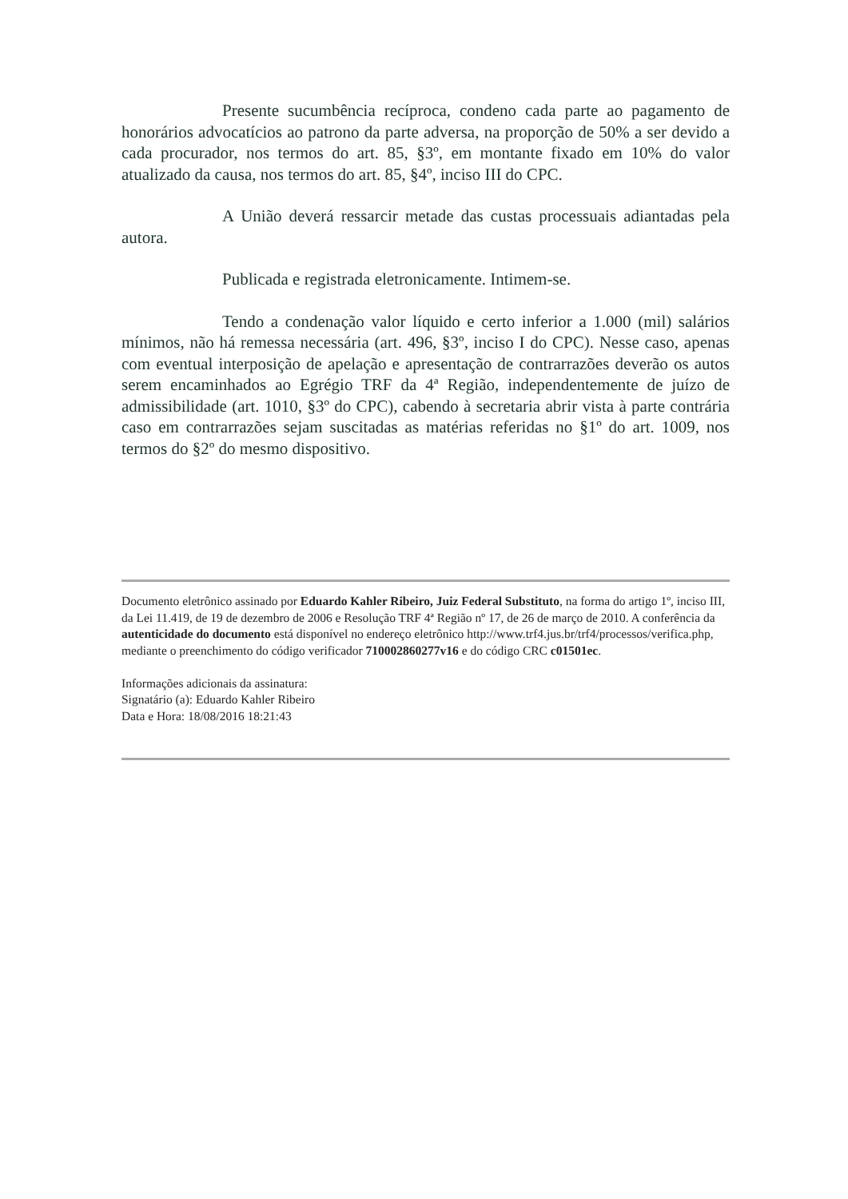Presente sucumbência recíproca, condeno cada parte ao pagamento de honorários advocatícios ao patrono da parte adversa, na proporção de 50% a ser devido a cada procurador, nos termos do art. 85, §3º, em montante fixado em 10% do valor atualizado da causa, nos termos do art. 85, §4º, inciso III do CPC.
A União deverá ressarcir metade das custas processuais adiantadas pela autora.
Publicada e registrada eletronicamente. Intimem-se.
Tendo a condenação valor líquido e certo inferior a 1.000 (mil) salários mínimos, não há remessa necessária (art. 496, §3º, inciso I do CPC). Nesse caso, apenas com eventual interposição de apelação e apresentação de contrarrazões deverão os autos serem encaminhados ao Egrégio TRF da 4ª Região, independentemente de juízo de admissibilidade (art. 1010, §3º do CPC), cabendo à secretaria abrir vista à parte contrária caso em contrarrazões sejam suscitadas as matérias referidas no §1º do art. 1009, nos termos do §2º do mesmo dispositivo.
Documento eletrônico assinado por Eduardo Kahler Ribeiro, Juiz Federal Substituto, na forma do artigo 1º, inciso III, da Lei 11.419, de 19 de dezembro de 2006 e Resolução TRF 4ª Região nº 17, de 26 de março de 2010. A conferência da autenticidade do documento está disponível no endereço eletrônico http://www.trf4.jus.br/trf4/processos/verifica.php, mediante o preenchimento do código verificador 710002860277v16 e do código CRC c01501ec.
Informações adicionais da assinatura:
Signatário (a): Eduardo Kahler Ribeiro
Data e Hora: 18/08/2016 18:21:43